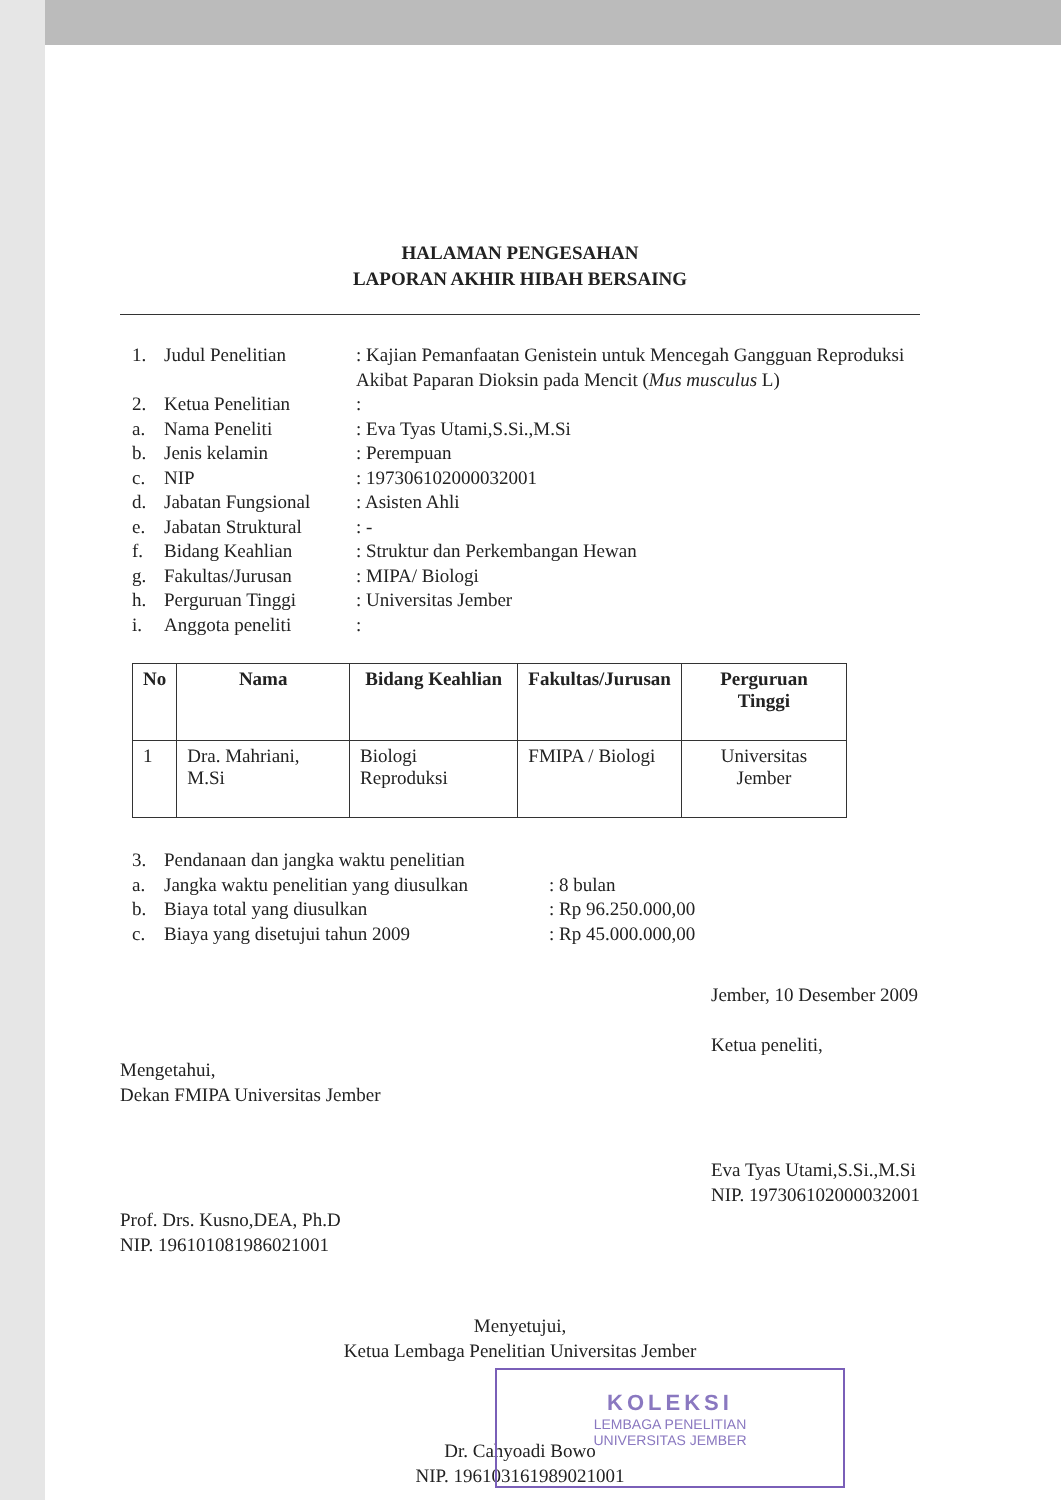HALAMAN PENGESAHAN
LAPORAN AKHIR HIBAH BERSAING
1. Judul Penelitian: Kajian Pemanfaatan Genistein untuk Mencegah Gangguan Reproduksi Akibat Paparan Dioksin pada Mencit (Mus musculus L)
2. Ketua Penelitian:
a. Nama Peneliti: Eva Tyas Utami,S.Si.,M.Si
b. Jenis kelamin: Perempuan
c. NIP: 197306102000032001
d. Jabatan Fungsional: Asisten Ahli
e. Jabatan Struktural: -
f. Bidang Keahlian: Struktur dan Perkembangan Hewan
g. Fakultas/Jurusan: MIPA/ Biologi
h. Perguruan Tinggi: Universitas Jember
i. Anggota peneliti:
| No | Nama | Bidang Keahlian | Fakultas/Jurusan | Perguruan Tinggi |
| --- | --- | --- | --- | --- |
| 1 | Dra. Mahriani, M.Si | Biologi Reproduksi | FMIPA / Biologi | Universitas Jember |
3. Pendanaan dan jangka waktu penelitian
a. Jangka waktu penelitian yang diusulkan: 8 bulan
b. Biaya total yang diusulkan: Rp 96.250.000,00
c. Biaya yang disetujui tahun 2009: Rp 45.000.000,00
Mengetahui,
Dekan FMIPA Universitas Jember
Prof. Drs. Kusno,DEA, Ph.D
NIP. 196101081986021001
Jember, 10 Desember 2009
Ketua peneliti,
Eva Tyas Utami,S.Si.,M.Si
NIP. 197306102000032001
Menyetujui,
Ketua Lembaga Penelitian Universitas Jember
Dr. Cahyoadi Bowo
NIP. 196103161989021001
KOLEKSI
LEMBAGA PENELITIAN
UNIVERSITAS JEMBER